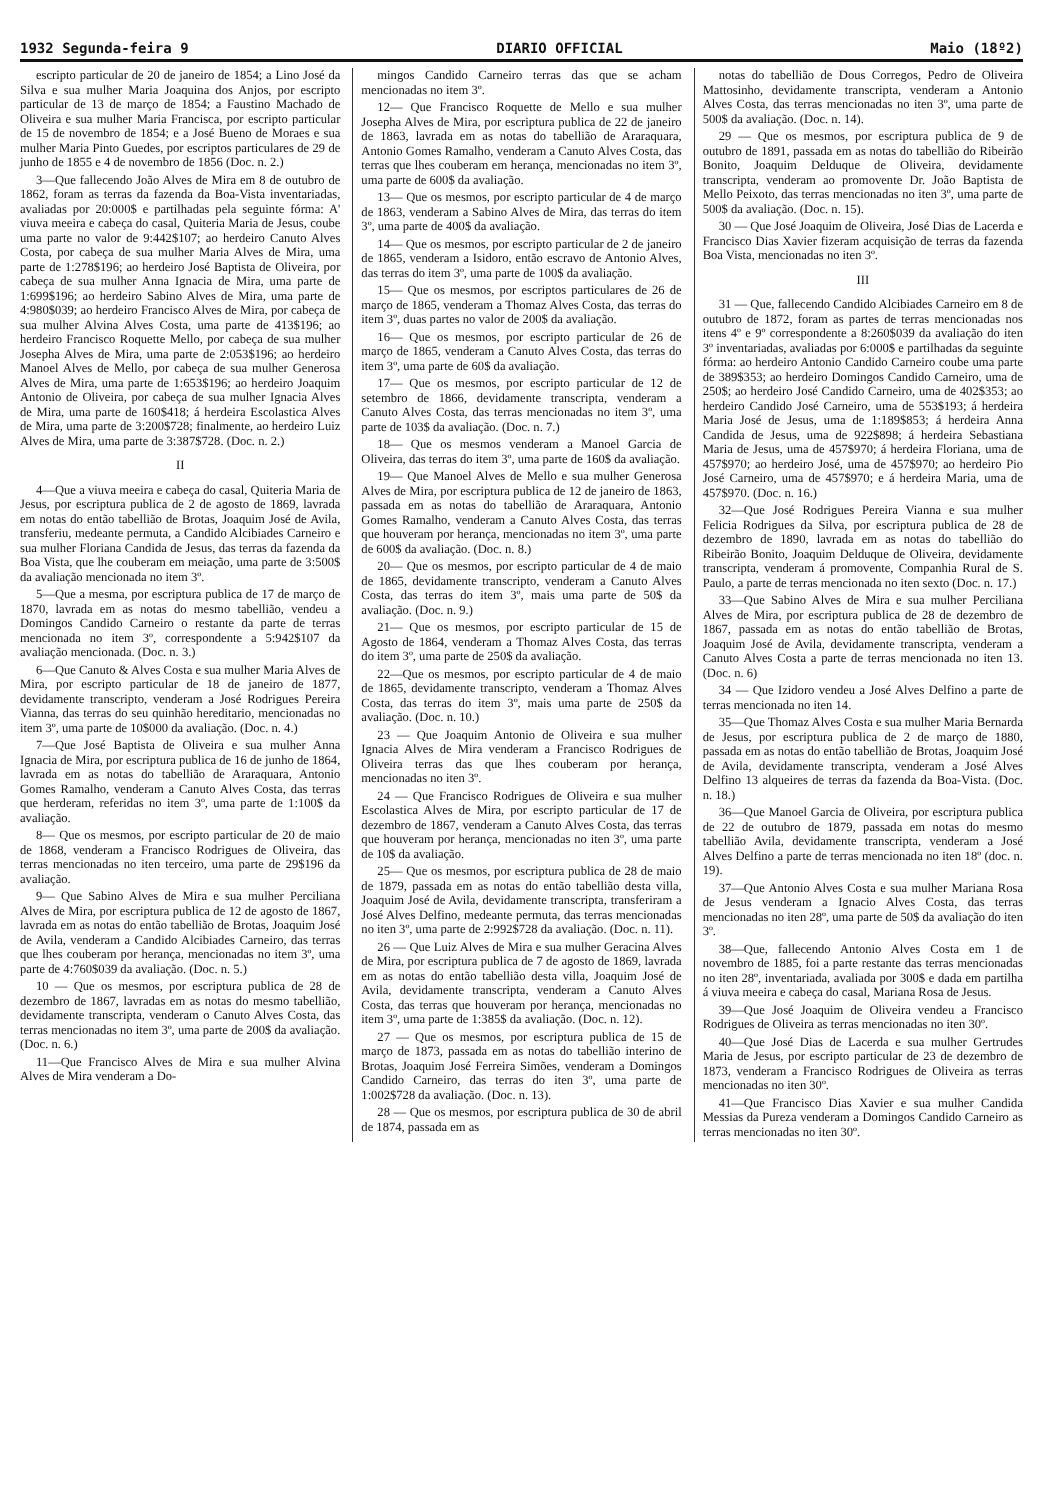1932 Segunda-feira 9 DIARIO OFFICIAL Maio (18º2)
escripto particular de 20 de janeiro de 1854; a Lino José da Silva e sua mulher Maria Joaquina dos Anjos, por escripto particular de 13 de março de 1854; a Faustino Machado de Oliveira e sua mulher Maria Francisca, por escripto particular de 15 de novembro de 1854; e a José Bueno de Moraes e sua mulher Maria Pinto Guedes, por escriptos particulares de 29 de junho de 1855 e 4 de novembro de 1856 (Doc. n. 2.)
3—Que fallecendo João Alves de Mira em 8 de outubro de 1862, foram as terras da fazenda da Boa-Vista inventariadas, avaliadas por 20:000$ e partilhadas pela seguinte fórma: A' viuva meeira e cabeça do casal, Quiteria Maria de Jesus, coube uma parte no valor de 9:442$107; ao herdeiro Canuto Alves Costa, por cabeça de sua mulher Maria Alves de Mira, uma parte de 1:278$196; ao herdeiro José Baptista de Oliveira, por cabeça de sua mulher Anna Ignacia de Mira, uma parte de 1:699$196; ao herdeiro Sabino Alves de Mira, uma parte de 4:980$039; ao herdeiro Francisco Alves de Mira, por cabeça de sua mulher Alvina Alves Costa, uma parte de 413$196; ao herdeiro Francisco Roquette Mello, por cabeça de sua mulher Josepha Alves de Mira, uma parte de 2:053$196; ao herdeiro Manoel Alves de Mello, por cabeça de sua mulher Generosa Alves de Mira, uma parte de 1:653$196; ao herdeiro Joaquim Antonio de Oliveira, por cabeça de sua mulher Ignacia Alves de Mira, uma parte de 160$418; á herdeira Escolastica Alves de Mira, uma parte de 3:200$728; finalmente, ao herdeiro Luiz Alves de Mira, uma parte de 3:387$728. (Doc. n. 2.)
II
4—Que a viuva meeira e cabeça do casal, Quiteria Maria de Jesus, por escriptura publica de 2 de agosto de 1869, lavrada em notas do então tabellião de Brotas, Joaquim José de Avila, transferiu, medeante permuta, a Candido Alcibiades Carneiro e sua mulher Floriana Candida de Jesus, das terras da fazenda da Boa Vista, que lhe couberam em meiação, uma parte de 3:500$ da avaliação mencionada no item 3º.
5—Que a mesma, por escriptura publica de 17 de março de 1870, lavrada em as notas do mesmo tabellião, vendeu a Domingos Candido Carneiro o restante da parte de terras mencionada no item 3º, correspondente a 5:942$107 da avaliação mencionada. (Doc. n. 3.)
6—Que Canuto & Alves Costa e sua mulher Maria Alves de Mira, por escripto particular de 18 de janeiro de 1877, devidamente transcripto, venderam a José Rodrigues Pereira Vianna, das terras do seu quinhão hereditario, mencionadas no item 3º, uma parte de 10$000 da avaliação. (Doc. n. 4.)
7—Que José Baptista de Oliveira e sua mulher Anna Ignacia de Mira, por escriptura publica de 16 de junho de 1864, lavrada em as notas do tabellião de Araraquara, Antonio Gomes Ramalho, venderam a Canuto Alves Costa, das terras que herderam, referidas no item 3º, uma parte de 1:100$ da avaliação.
8— Que os mesmos, por escripto particular de 20 de maio de 1868, venderam a Francisco Rodrigues de Oliveira, das terras mencionadas no iten terceiro, uma parte de 29$196 da avaliação.
9— Que Sabino Alves de Mira e sua mulher Perciliana Alves de Mira, por escriptura publica de 12 de agosto de 1867, lavrada em as notas do então tabellião de Brotas, Joaquim José de Avila, venderam a Candido Alcibiades Carneiro, das terras que lhes couberam por herança, mencionadas no item 3º, uma parte de 4:760$039 da avaliação. (Doc. n. 5.)
10 — Que os mesmos, por escriptura publica de 28 de dezembro de 1867, lavradas em as notas do mesmo tabellião, devidamente transcripta, venderam o Canuto Alves Costa, das terras mencionadas no item 3º, uma parte de 200$ da avaliação. (Doc. n. 6.)
11—Que Francisco Alves de Mira e sua mulher Alvina Alves de Mira venderam a Do-
mingos Candido Carneiro terras das que se acham mencionadas no item 3º.
12— Que Francisco Roquette de Mello e sua mulher Josepha Alves de Mira, por escriptura publica de 22 de janeiro de 1863, lavrada em as notas do tabellião de Araraquara, Antonio Gomes Ramalho, venderam a Canuto Alves Costa, das terras que lhes couberam em herança, mencionadas no item 3º, uma parte de 600$ da avaliação.
13— Que os mesmos, por escripto particular de 4 de março de 1863, venderam a Sabino Alves de Mira, das terras do item 3º, uma parte de 400$ da avaliação.
14— Que os mesmos, por escripto particular de 2 de janeiro de 1865, venderam a Isidoro, então escravo de Antonio Alves, das terras do item 3º, uma parte de 100$ da avaliação.
15— Que os mesmos, por escriptos particulares de 26 de março de 1865, venderam a Thomaz Alves Costa, das terras do item 3º, duas partes no valor de 200$ da avaliação.
16— Que os mesmos, por escripto particular de 26 de março de 1865, venderam a Canuto Alves Costa, das terras do item 3º, uma parte de 60$ da avaliação.
17— Que os mesmos, por escripto particular de 12 de setembro de 1866, devidamente transcripta, venderam a Canuto Alves Costa, das terras mencionadas no item 3º, uma parte de 103$ da avaliação. (Doc. n. 7.)
18— Que os mesmos venderam a Manoel Garcia de Oliveira, das terras do item 3º, uma parte de 160$ da avaliação.
19— Que Manoel Alves de Mello e sua mulher Generosa Alves de Mira, por escriptura publica de 12 de janeiro de 1863, passada em as notas do tabellião de Araraquara, Antonio Gomes Ramalho, venderam a Canuto Alves Costa, das terras que houveram por herança, mencionadas no item 3º, uma parte de 600$ da avaliação. (Doc. n. 8.)
20— Que os mesmos, por escripto particular de 4 de maio de 1865, devidamente transcripto, venderam a Canuto Alves Costa, das terras do item 3º, mais uma parte de 50$ da avaliação. (Doc. n. 9.)
21— Que os mesmos, por escripto particular de 15 de Agosto de 1864, venderam a Thomaz Alves Costa, das terras do item 3º, uma parte de 250$ da avaliação.
22—Que os mesmos, por escripto particular de 4 de maio de 1865, devidamente transcripto, venderam a Thomaz Alves Costa, das terras do item 3º, mais uma parte de 250$ da avaliação. (Doc. n. 10.)
23 — Que Joaquim Antonio de Oliveira e sua mulher Ignacia Alves de Mira venderam a Francisco Rodrigues de Oliveira terras das que lhes couberam por herança, mencionadas no iten 3º.
24 — Que Francisco Rodrigues de Oliveira e sua mulher Escolastica Alves de Mira, por escripto particular de 17 de dezembro de 1867, venderam a Canuto Alves Costa, das terras que houveram por herança, mencionadas no iten 3º, uma parte de 10$ da avaliação.
25— Que os mesmos, por escriptura publica de 28 de maio de 1879, passada em as notas do então tabellião desta villa, Joaquim José de Avila, devidamente transcripta, transferiram a José Alves Delfino, medeante permuta, das terras mencionadas no iten 3º, uma parte de 2:992$728 da avaliação. (Doc. n. 11).
26 — Que Luiz Alves de Mira e sua mulher Geracina Alves de Mira, por escriptura publica de 7 de agosto de 1869, lavrada em as notas do então tabellião desta villa, Joaquim José de Avila, devidamente transcripta, venderam a Canuto Alves Costa, das terras que houveram por herança, mencionadas no item 3º, uma parte de 1:385$ da avaliação. (Doc. n. 12).
27 — Que os mesmos, por escriptura publica de 15 de março de 1873, passada em as notas do tabellião interino de Brotas, Joaquim José Ferreira Simões, venderam a Domingos Candido Carneiro, das terras do iten 3º, uma parte de 1:002$728 da avaliação. (Doc. n. 13).
28 — Que os mesmos, por escriptura publica de 30 de abril de 1874, passada em as
notas do tabellião de Dous Corregos, Pedro de Oliveira Mattosinho, devidamente transcripta, venderam a Antonio Alves Costa, das terras mencionadas no iten 3º, uma parte de 500$ da avaliação. (Doc. n. 14).
29 — Que os mesmos, por escriptura publica de 9 de outubro de 1891, passada em as notas do tabellião do Ribeirão Bonito, Joaquim Delduque de Oliveira, devidamente transcripta, venderam ao promovente Dr. João Baptista de Mello Peixoto, das terras mencionadas no iten 3º, uma parte de 500$ da avaliação. (Doc. n. 15).
30 — Que José Joaquim de Oliveira, José Dias de Lacerda e Francisco Dias Xavier fizeram acquisição de terras da fazenda Boa Vista, mencionadas no iten 3º.
III
31 — Que, fallecendo Candido Alcibiades Carneiro em 8 de outubro de 1872, foram as partes de terras mencionadas nos itens 4º e 9º correspondente a 8:260$039 da avaliação do iten 3º inventariadas, avaliadas por 6:000$ e partilhadas da seguinte fórma: ao herdeiro Antonio Candido Carneiro coube uma parte de 389$353; ao herdeiro Domingos Candido Carneiro, uma de 250$; ao herdeiro José Candido Carneiro, uma de 402$353; ao herdeiro Candido José Carneiro, uma de 553$193; á herdeira Maria José de Jesus, uma de 1:189$853; á herdeira Anna Candida de Jesus, uma de 922$898; á herdeira Sebastiana Maria de Jesus, uma de 457$970; á herdeira Floriana, uma de 457$970; ao herdeiro José, uma de 457$970; ao herdeiro Pio José Carneiro, uma de 457$970; e á herdeira Maria, uma de 457$970. (Doc. n. 16.)
32—Que José Rodrigues Pereira Vianna e sua mulher Felicia Rodrigues da Silva, por escriptura publica de 28 de dezembro de 1890, lavrada em as notas do tabellião do Ribeirão Bonito, Joaquim Delduque de Oliveira, devidamente transcripta, venderam á promovente, Companhia Rural de S. Paulo, a parte de terras mencionada no iten sexto (Doc. n. 17.)
33—Que Sabino Alves de Mira e sua mulher Perciliana Alves de Mira, por escriptura publica de 28 de dezembro de 1867, passada em as notas do então tabellião de Brotas, Joaquim José de Avila, devidamente transcripta, venderam a Canuto Alves Costa a parte de terras mencionada no iten 13. (Doc. n. 6)
34 — Que Izidoro vendeu a José Alves Delfino a parte de terras mencionada no iten 14.
35—Que Thomaz Alves Costa e sua mulher Maria Bernarda de Jesus, por escriptura publica de 2 de março de 1880, passada em as notas do então tabellião de Brotas, Joaquim José de Avila, devidamente transcripta, venderam a José Alves Delfino 13 alqueires de terras da fazenda da Boa-Vista. (Doc. n. 18.)
36—Que Manoel Garcia de Oliveira, por escriptura publica de 22 de outubro de 1879, passada em notas do mesmo tabellião Avila, devidamente transcripta, venderam a José Alves Delfino a parte de terras mencionada no iten 18º (doc. n. 19).
37—Que Antonio Alves Costa e sua mulher Mariana Rosa de Jesus venderam a Ignacio Alves Costa, das terras mencionadas no iten 28º, uma parte de 50$ da avaliação do iten 3º.
38—Que, fallecendo Antonio Alves Costa em 1 de novembro de 1885, foi a parte restante das terras mencionadas no iten 28º, inventariada, avaliada por 300$ e dada em partilha á viuva meeira e cabeça do casal, Mariana Rosa de Jesus.
39—Que José Joaquim de Oliveira vendeu a Francisco Rodrigues de Oliveira as terras mencionadas no iten 30º.
40—Que José Dias de Lacerda e sua mulher Gertrudes Maria de Jesus, por escripto particular de 23 de dezembro de 1873, venderam a Francisco Rodrigues de Oliveira as terras mencionadas no iten 30º.
41—Que Francisco Dias Xavier e sua mulher Candida Messias da Pureza venderam a Domingos Candido Carneiro as terras mencionadas no iten 30º.